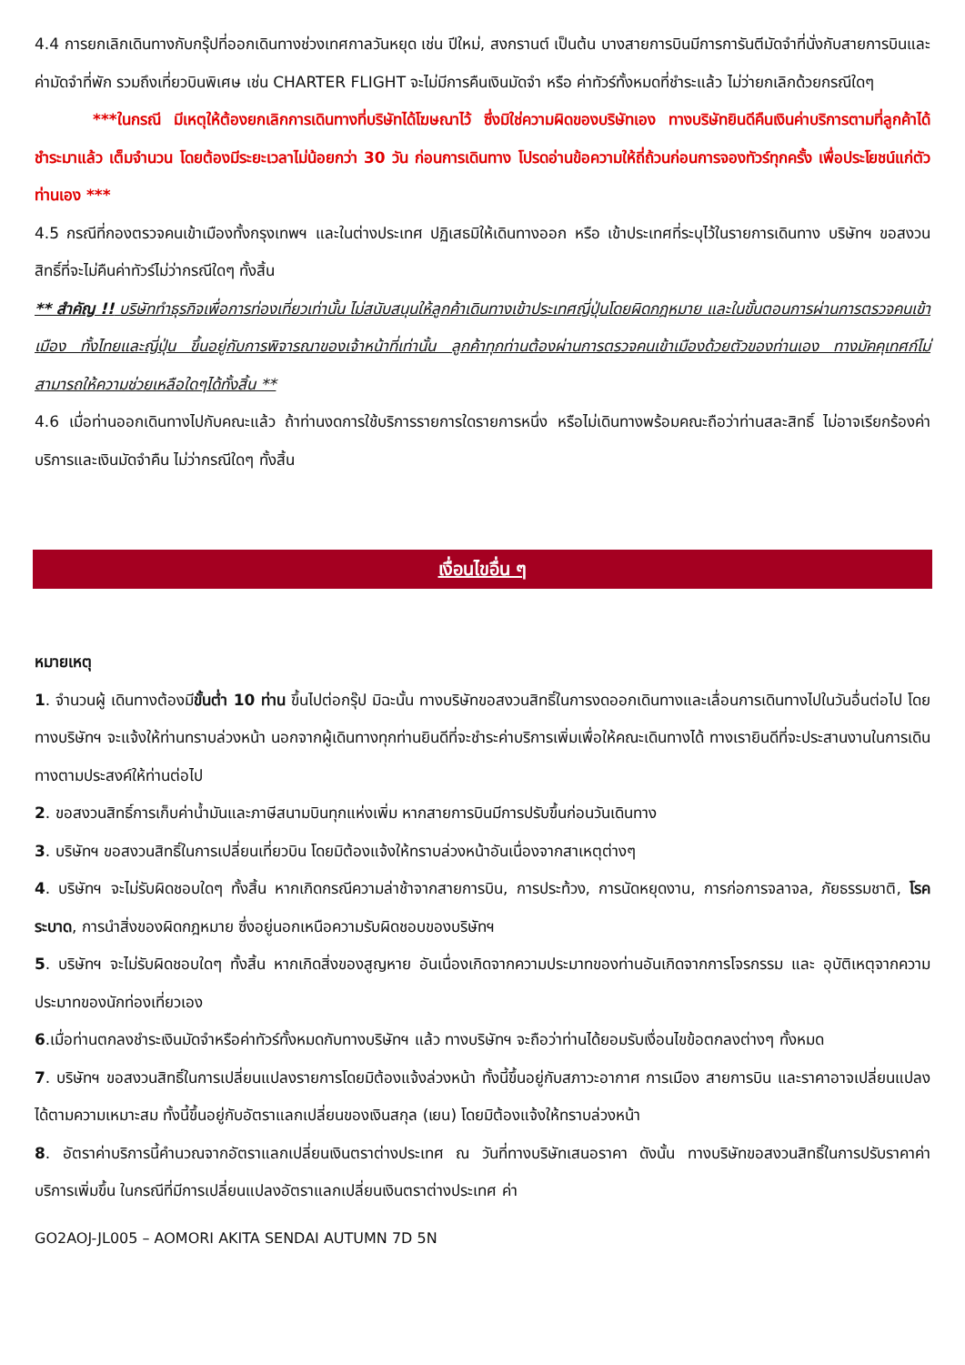4.4 การยกเลิกเดินทางกับกรุ๊ปที่ออกเดินทางช่วงเทศกาลวันหยุด เช่น ปีใหม่, สงกรานต์ เป็นต้น บางสายการบินมีการการันตีมัดจำที่นั่งกับสายการบินและค่ามัดจำที่พัก รวมถึงเที่ยวบินพิเศษ เช่น CHARTER FLIGHT จะไม่มีการคืนเงินมัดจำ หรือ ค่าทัวร์ทั้งหมดที่ชำระแล้ว ไม่ว่ายกเลิกด้วยกรณีใดๆ
***ในกรณี มีเหตุให้ต้องยกเลิกการเดินทางที่บริษัทได้โฆษณาไว้ ซึ่งมิใช่ความผิดของบริษัทเอง ทางบริษัทยินดีคืนเงินค่าบริการตามที่ลูกค้าได้ชำระมาแล้ว เต็มจำนวน โดยต้องมีระยะเวลาไม่น้อยกว่า 30 วัน ก่อนการเดินทาง โปรดอ่านข้อความให้ถี่ถ้วนก่อนการจองทัวร์ทุกครั้ง เพื่อประโยชน์แก่ตัวท่านเอง ***
4.5 กรณีที่กองตรวจคนเข้าเมืองทั้งกรุงเทพฯ และในต่างประเทศ ปฏิเสธมิให้เดินทางออก หรือ เข้าประเทศที่ระบุไว้ในรายการเดินทาง บริษัทฯ ขอสงวนสิทธิ์ที่จะไม่คืนค่าทัวร์ไม่ว่ากรณีใดๆ ทั้งสิ้น
** สำคัญ !! บริษัททำธุรกิจเพื่อการท่องเที่ยวเท่านั้น ไม่สนับสนุนให้ลูกค้าเดินทางเข้าประเทศญี่ปุ่นโดยผิดกฎหมาย และในขั้นตอนการผ่านการตรวจคนเข้าเมือง ทั้งไทยและญี่ปุ่น ขึ้นอยู่กับการพิจารณาของเจ้าหน้าที่เท่านั้น ลูกค้าทุกท่านต้องผ่านการตรวจคนเข้าเมืองด้วยตัวของท่านเอง ทางมัคคุเทศก์ไม่สามารถให้ความช่วยเหลือใดๆได้ทั้งสิ้น **
4.6 เมื่อท่านออกเดินทางไปกับคณะแล้ว ถ้าท่านงดการใช้บริการรายการใดรายการหนึ่ง หรือไม่เดินทางพร้อมคณะถือว่าท่านสละสิทธิ์ ไม่อาจเรียกร้องค่าบริการและเงินมัดจำคืน ไม่ว่ากรณีใดๆ ทั้งสิ้น
เงื่อนไขอื่น ๆ
หมายเหตุ
1. จำนวนผู้ เดินทางต้องมีขั้นต่ำ 10 ท่าน ขึ้นไปต่อกรุ๊ป มิฉะนั้น ทางบริษัทขอสงวนสิทธิ์ในการงดออกเดินทางและเลื่อนการเดินทางไปในวันอื่นต่อไป โดยทางบริษัทฯ จะแจ้งให้ท่านทราบล่วงหน้า นอกจากผู้เดินทางทุกท่านยินดีที่จะชำระค่าบริการเพิ่มเพื่อให้คณะเดินทางได้ ทางเรายินดีที่จะประสานงานในการเดินทางตามประสงค์ให้ท่านต่อไป
2. ขอสงวนสิทธิ์การเก็บค่าน้ำมันและภาษีสนามบินทุกแห่งเพิ่ม หากสายการบินมีการปรับขึ้นก่อนวันเดินทาง
3. บริษัทฯ ขอสงวนสิทธิ์ในการเปลี่ยนเที่ยวบิน โดยมิต้องแจ้งให้ทราบล่วงหน้าอันเนื่องจากสาเหตุต่างๆ
4. บริษัทฯ จะไม่รับผิดชอบใดๆ ทั้งสิ้น หากเกิดกรณีความล่าช้าจากสายการบิน, การประท้วง, การนัดหยุดงาน, การก่อการจลาจล, ภัยธรรมชาติ, โรคระบาด, การนำสิ่งของผิดกฎหมาย ซึ่งอยู่นอกเหนือความรับผิดชอบของบริษัทฯ
5. บริษัทฯ จะไม่รับผิดชอบใดๆ ทั้งสิ้น หากเกิดสิ่งของสูญหาย อันเนื่องเกิดจากความประมาทของท่านอันเกิดจากการโจรกรรม และ อุบัติเหตุจากความประมาทของนักท่องเที่ยวเอง
6.เมื่อท่านตกลงชำระเงินมัดจำหรือค่าทัวร์ทั้งหมดกับทางบริษัทฯ แล้ว ทางบริษัทฯ จะถือว่าท่านได้ยอมรับเงื่อนไขข้อตกลงต่างๆ ทั้งหมด
7. บริษัทฯ ขอสงวนสิทธิ์ในการเปลี่ยนแปลงรายการโดยมิต้องแจ้งล่วงหน้า ทั้งนี้ขึ้นอยู่กับสภาวะอากาศ การเมือง สายการบิน และราคาอาจเปลี่ยนแปลงได้ตามความเหมาะสม ทั้งนี้ขึ้นอยู่กับอัตราแลกเปลี่ยนของเงินสกุล (เยน) โดยมิต้องแจ้งให้ทราบล่วงหน้า
8. อัตราค่าบริการนี้คำนวณจากอัตราแลกเปลี่ยนเงินตราต่างประเทศ ณ วันที่ทางบริษัทเสนอราคา ดังนั้น ทางบริษัทขอสงวนสิทธิ์ในการปรับราคาค่าบริการเพิ่มขึ้น ในกรณีที่มีการเปลี่ยนแปลงอัตราแลกเปลี่ยนเงินตราต่างประเทศ ค่า
GO2AOJ-JL005 – AOMORI AKITA SENDAI AUTUMN 7D 5N